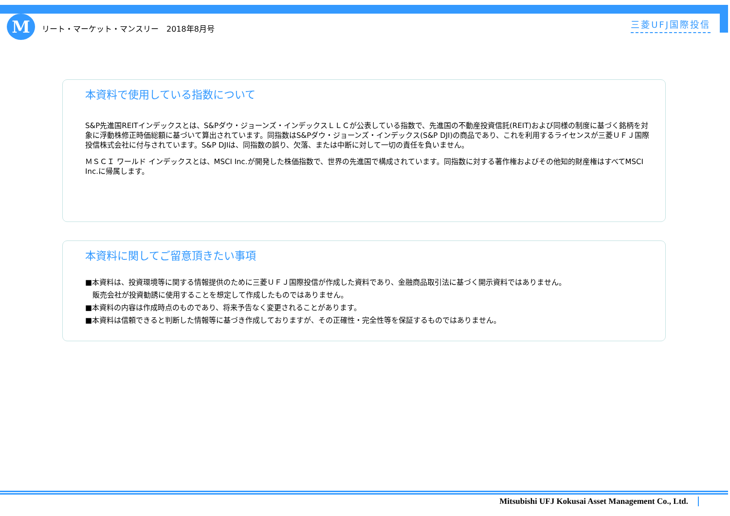M
リート・マーケット・マンスリー　2018年8月号
三菱UFJ国際投信
本資料で使用している指数について
S&P先進国REITインデックスとは、S&Pダウ・ジョーンズ・インデックスＬＬＣが公表している指数で、先進国の不動産投資信託(REIT)および同様の制度に基づく銘柄を対象に浮動株修正時価総額に基づいて算出されています。同指数はS&Pダウ・ジョーンズ・インデックス(S&P DJI)の商品であり、これを利用するライセンスが三菱ＵＦＪ国際投信株式会社に付与されています。S&P DJIは、同指数の誤り、欠落、または中断に対して一切の責任を負いません。
ＭＳＣＩ ワールド インデックスとは、MSCI Inc.が開発した株価指数で、世界の先進国で構成されています。同指数に対する著作権およびその他知的財産権はすべてMSCI Inc.に帰属します。
本資料に関してご留意頂きたい事項
■本資料は、投資環境等に関する情報提供のために三菱ＵＦＪ国際投信が作成した資料であり、金融商品取引法に基づく開示資料ではありません。
　販売会社が投資勧誘に使用することを想定して作成したものではありません。
■本資料の内容は作成時点のものであり、将来予告なく変更されることがあります。
■本資料は信頼できると判断した情報等に基づき作成しておりますが、その正確性・完全性等を保証するものではありません。
Mitsubishi UFJ Kokusai Asset Management Co., Ltd.